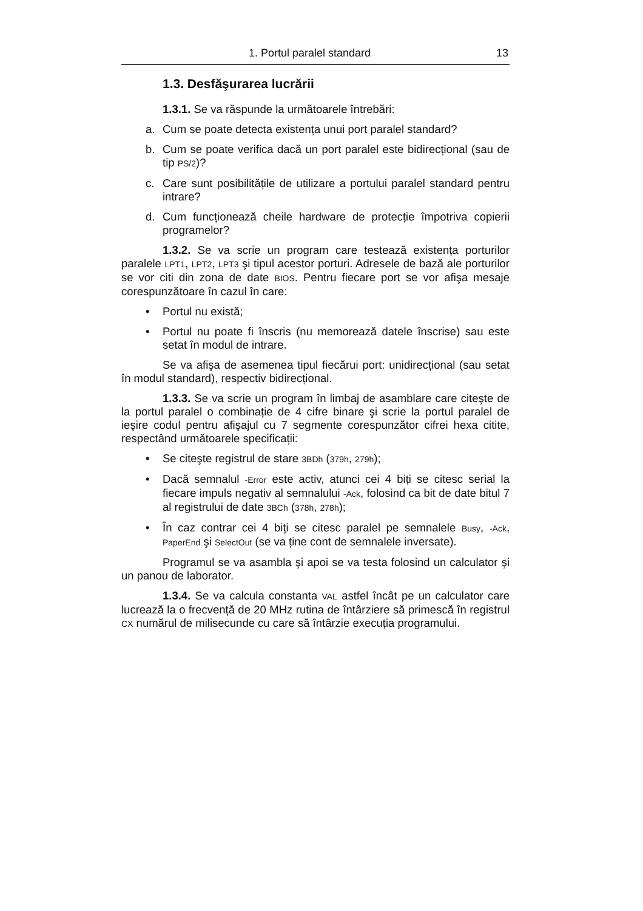1. Portul paralel standard 13
1.3. Desfăşurarea lucrării
1.3.1. Se va răspunde la următoarele întrebări:
a. Cum se poate detecta existența unui port paralel standard?
b. Cum se poate verifica dacă un port paralel este bidirecțional (sau de tip PS/2)?
c. Care sunt posibilitățile de utilizare a portului paralel standard pentru intrare?
d. Cum funcționează cheile hardware de protecție împotriva copierii programelor?
1.3.2. Se va scrie un program care testează existența porturilor paralele LPT1, LPT2, LPT3 şi tipul acestor porturi. Adresele de bază ale porturilor se vor citi din zona de date BIOS. Pentru fiecare port se vor afişa mesaje corespunzătoare în cazul în care:
• Portul nu există;
• Portul nu poate fi înscris (nu memorează datele înscrise) sau este setat în modul de intrare.
Se va afişa de asemenea tipul fiecărui port: unidirecțional (sau setat în modul standard), respectiv bidirecțional.
1.3.3. Se va scrie un program în limbaj de asamblare care citeşte de la portul paralel o combinație de 4 cifre binare şi scrie la portul paralel de ieşire codul pentru afişajul cu 7 segmente corespunzător cifrei hexa citite, respectând următoarele specificații:
• Se citeşte registrul de stare 3BDh (379h, 279h);
• Dacă semnalul -Error este activ, atunci cei 4 biți se citesc serial la fiecare impuls negativ al semnalului -Ack, folosind ca bit de date bitul 7 al registrului de date 3BCh (378h, 278h);
• În caz contrar cei 4 biți se citesc paralel pe semnalele Busy, -Ack, PaperEnd şi SelectOut (se va ține cont de semnalele inversate).
Programul se va asambla şi apoi se va testa folosind un calculator şi un panou de laborator.
1.3.4. Se va calcula constanta VAL astfel încât pe un calculator care lucrează la o frecvență de 20 MHz rutina de întârziere să primescă în registrul CX numărul de milisecunde cu care să întârzie execuția programului.